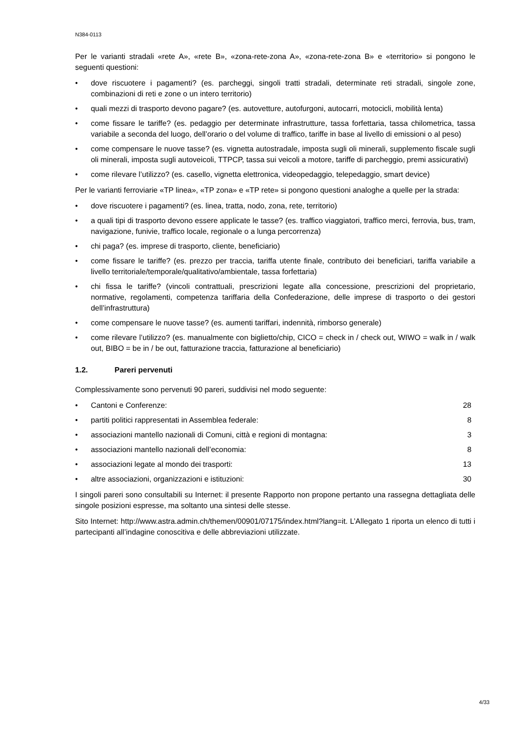N384-0113
Per le varianti stradali «rete A», «rete B», «zona-rete-zona A», «zona-rete-zona B» e «territorio» si pongono le seguenti questioni:
• dove riscuotere i pagamenti? (es. parcheggi, singoli tratti stradali, determinate reti stradali, singole zone, combinazioni di reti e zone o un intero territorio)
• quali mezzi di trasporto devono pagare? (es. autovetture, autofurgoni, autocarri, motocicli, mobilità lenta)
• come fissare le tariffe? (es. pedaggio per determinate infrastrutture, tassa forfettaria, tassa chilometrica, tassa variabile a seconda del luogo, dell’orario o del volume di traffico, tariffe in base al livello di emissioni o al peso)
• come compensare le nuove tasse? (es. vignetta autostradale, imposta sugli oli minerali, supplemento fiscale sugli oli minerali, imposta sugli autoveicoli, TTPCP, tassa sui veicoli a motore, tariffe di parcheggio, premi assicurativi)
• come rilevare l’utilizzo? (es. casello, vignetta elettronica, videopedaggio, telepedaggio, smart device)
Per le varianti ferroviarie «TP linea», «TP zona» e «TP rete» si pongono questioni analoghe a quelle per la strada:
• dove riscuotere i pagamenti? (es. linea, tratta, nodo, zona, rete, territorio)
• a quali tipi di trasporto devono essere applicate le tasse? (es. traffico viaggiatori, traffico merci, ferrovia, bus, tram, navigazione, funivie, traffico locale, regionale o a lunga percorrenza)
• chi paga? (es. imprese di trasporto, cliente, beneficiario)
• come fissare le tariffe? (es. prezzo per traccia, tariffa utente finale, contributo dei beneficiari, tariffa variabile a livello territoriale/temporale/qualitativo/ambientale, tassa forfettaria)
• chi fissa le tariffe? (vincoli contrattuali, prescrizioni legate alla concessione, prescrizioni del proprietario, normative, regolamenti, competenza tariffaria della Confederazione, delle imprese di trasporto o dei gestori dell’infrastruttura)
• come compensare le nuove tasse? (es. aumenti tariffari, indennità, rimborso generale)
• come rilevare l’utilizzo? (es. manualmente con biglietto/chip, CICO = check in / check out, WIWO = walk in / walk out, BIBO = be in / be out, fatturazione traccia, fatturazione al beneficiario)
1.2. Pareri pervenuti
Complessivamente sono pervenuti 90 pareri, suddivisi nel modo seguente:
• Cantoni e Conferenze: 28
• partiti politici rappresentati in Assemblea federale: 8
• associazioni mantello nazionali di Comuni, città e regioni di montagna: 3
• associazioni mantello nazionali dell’economia: 8
• associazioni legate al mondo dei trasporti: 13
• altre associazioni, organizzazioni e istituzioni: 30
I singoli pareri sono consultabili su Internet: il presente Rapporto non propone pertanto una rassegna dettagliata delle singole posizioni espresse, ma soltanto una sintesi delle stesse.
Sito Internet: http://www.astra.admin.ch/themen/00901/07175/index.html?lang=it. L’Allegato 1 riporta un elenco di tutti i partecipanti all’indagine conoscitiva e delle abbreviazioni utilizzate.
4/33